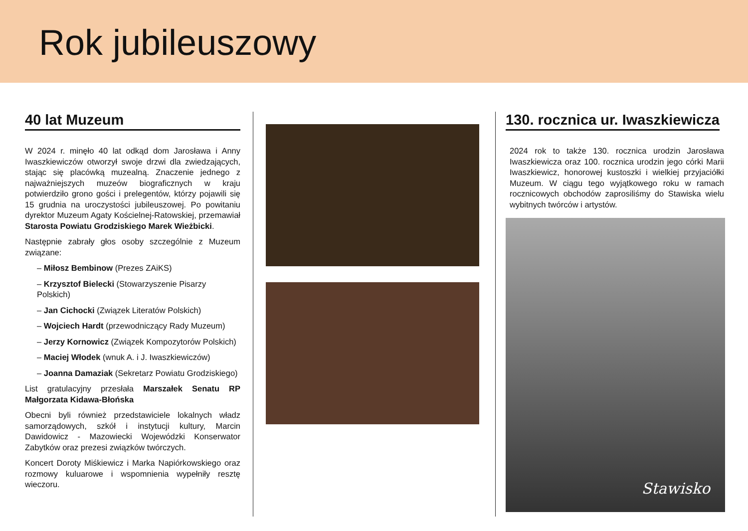Rok jubileuszowy
40 lat Muzeum
W 2024 r. minęło 40 lat odkąd dom Jarosława i Anny Iwaszkiewiczów otworzył swoje drzwi dla zwiedzających, stając się placówką muzealną. Znaczenie jednego z najważniejszych muzeów biograficznych w kraju potwierdziło grono gości i prelegentów, którzy pojawili się 15 grudnia na uroczystości jubileuszowej. Po powitaniu dyrektor Muzeum Agaty Kościelnej-Ratowskiej, przemawiał Starosta Powiatu Grodziskiego Marek Wieżbicki.
Następnie zabrały głos osoby szczególnie z Muzeum związane:
– Miłosz Bembinow (Prezes ZAiKS)
– Krzysztof Bielecki (Stowarzyszenie Pisarzy Polskich)
– Jan Cichocki (Związek Literatów Polskich)
– Wojciech Hardt (przewodniczący Rady Muzeum)
– Jerzy Kornowicz (Związek Kompozytorów Polskich)
– Maciej Włodek (wnuk A. i J. Iwaszkiewiczów)
– Joanna Damaziak (Sekretarz Powiatu Grodziskiego)
List gratulacyjny przesłała Marszałek Senatu RP Małgorzata Kidawa-Błońska
Obecni byli również przedstawiciele lokalnych władz samorządowych, szkół i instytucji kultury, Marcin Dawidowicz - Mazowiecki Wojewódzki Konserwator Zabytków oraz prezesi związków twórczych.
Koncert Doroty Miśkiewicz i Marka Napiórkowskiego oraz rozmowy kuluarowe i wspomnienia wypełniły resztę wieczoru.
130. rocznica ur. Iwaszkiewicza
2024 rok to także 130. rocznica urodzin Jarosława Iwaszkiewicza oraz 100. rocznica urodzin jego córki Marii Iwaszkiewicz, honorowej kustoszki i wielkiej przyjaciółki Muzeum. W ciągu tego wyjątkowego roku w ramach rocznicowych obchodów zaprosiliśmy do Stawiska wielu wybitnych twórców i artystów.
Stawisko